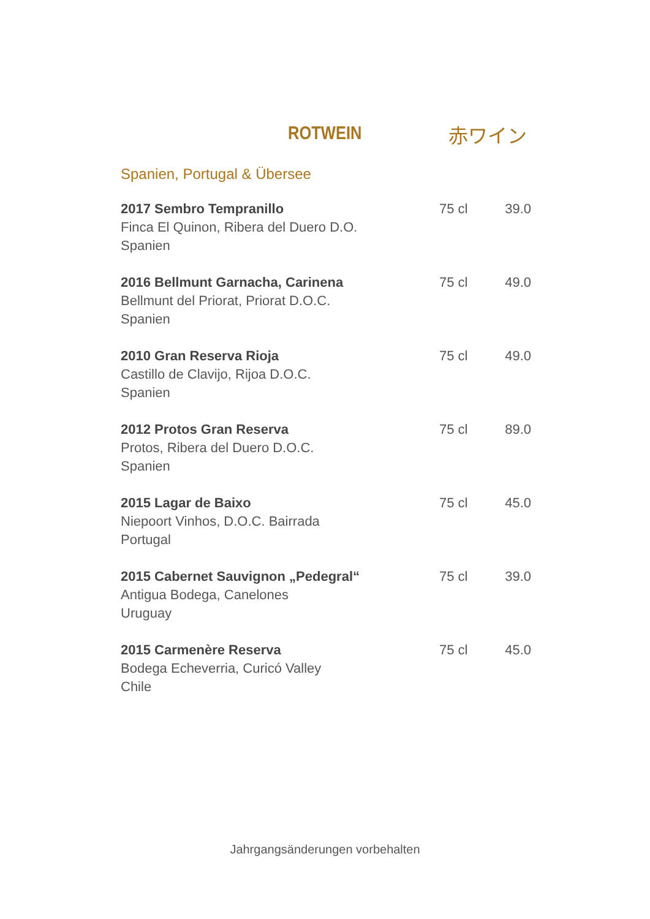ROTWEIN 赤ワイン
Spanien, Portugal & Übersee
| 2017 Sembro Tempranillo Finca El Quinon, Ribera del Duero D.O. Spanien | 75 cl | 39.0 |
| 2016 Bellmunt Garnacha, Carinena Bellmunt del Priorat, Priorat D.O.C. Spanien | 75 cl | 49.0 |
| 2010 Gran Reserva Rioja Castillo de Clavijo, Rijoa D.O.C. Spanien | 75 cl | 49.0 |
| 2012 Protos Gran Reserva Protos, Ribera del Duero D.O.C. Spanien | 75 cl | 89.0 |
| 2015 Lagar de Baixo Niepoort Vinhos, D.O.C. Bairrada Portugal | 75 cl | 45.0 |
| 2015 Cabernet Sauvignon „Pedegral“ Antigua Bodega, Canelones Uruguay | 75 cl | 39.0 |
| 2015 Carmenère Reserva Bodega Echeverria, Curicó Valley Chile | 75 cl | 45.0 |
Jahrgangsänderungen vorbehalten